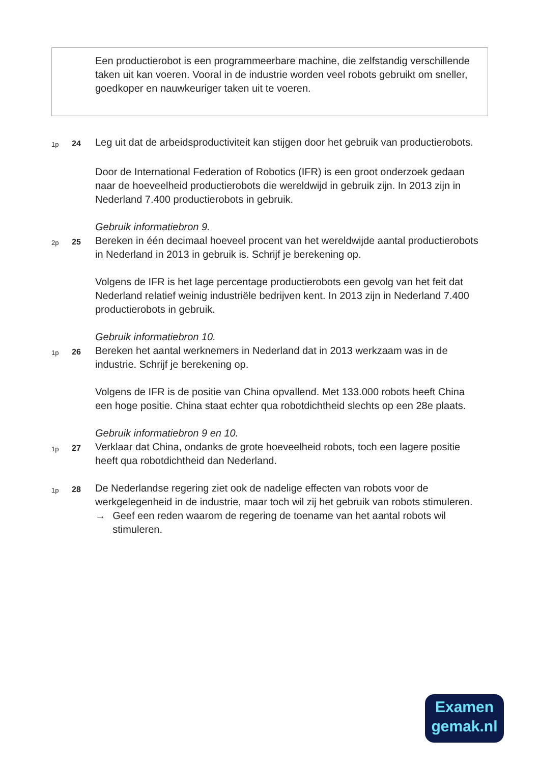Een productierobot is een programmeerbare machine, die zelfstandig verschillende taken uit kan voeren. Vooral in de industrie worden veel robots gebruikt om sneller, goedkoper en nauwkeuriger taken uit te voeren.
1p
24
Leg uit dat de arbeidsproductiviteit kan stijgen door het gebruik van productierobots.
Door de International Federation of Robotics (IFR) is een groot onderzoek gedaan naar de hoeveelheid productierobots die wereldwijd in gebruik zijn. In 2013 zijn in Nederland 7.400 productierobots in gebruik.
Gebruik informatiebron 9.
2p
25
Bereken in één decimaal hoeveel procent van het wereldwijde aantal productierobots in Nederland in 2013 in gebruik is. Schrijf je berekening op.
Volgens de IFR is het lage percentage productierobots een gevolg van het feit dat Nederland relatief weinig industriële bedrijven kent. In 2013 zijn in Nederland 7.400 productierobots in gebruik.
Gebruik informatiebron 10.
1p
26
Bereken het aantal werknemers in Nederland dat in 2013 werkzaam was in de industrie. Schrijf je berekening op.
Volgens de IFR is de positie van China opvallend. Met 133.000 robots heeft China een hoge positie. China staat echter qua robotdichtheid slechts op een 28e plaats.
Gebruik informatiebron 9 en 10.
1p
27
Verklaar dat China, ondanks de grote hoeveelheid robots, toch een lagere positie heeft qua robotdichtheid dan Nederland.
1p
28
De Nederlandse regering ziet ook de nadelige effecten van robots voor de werkgelegenheid in de industrie, maar toch wil zij het gebruik van robots stimuleren.
→ Geef een reden waarom de regering de toename van het aantal robots wil stimuleren.
Examen
gemak.nl